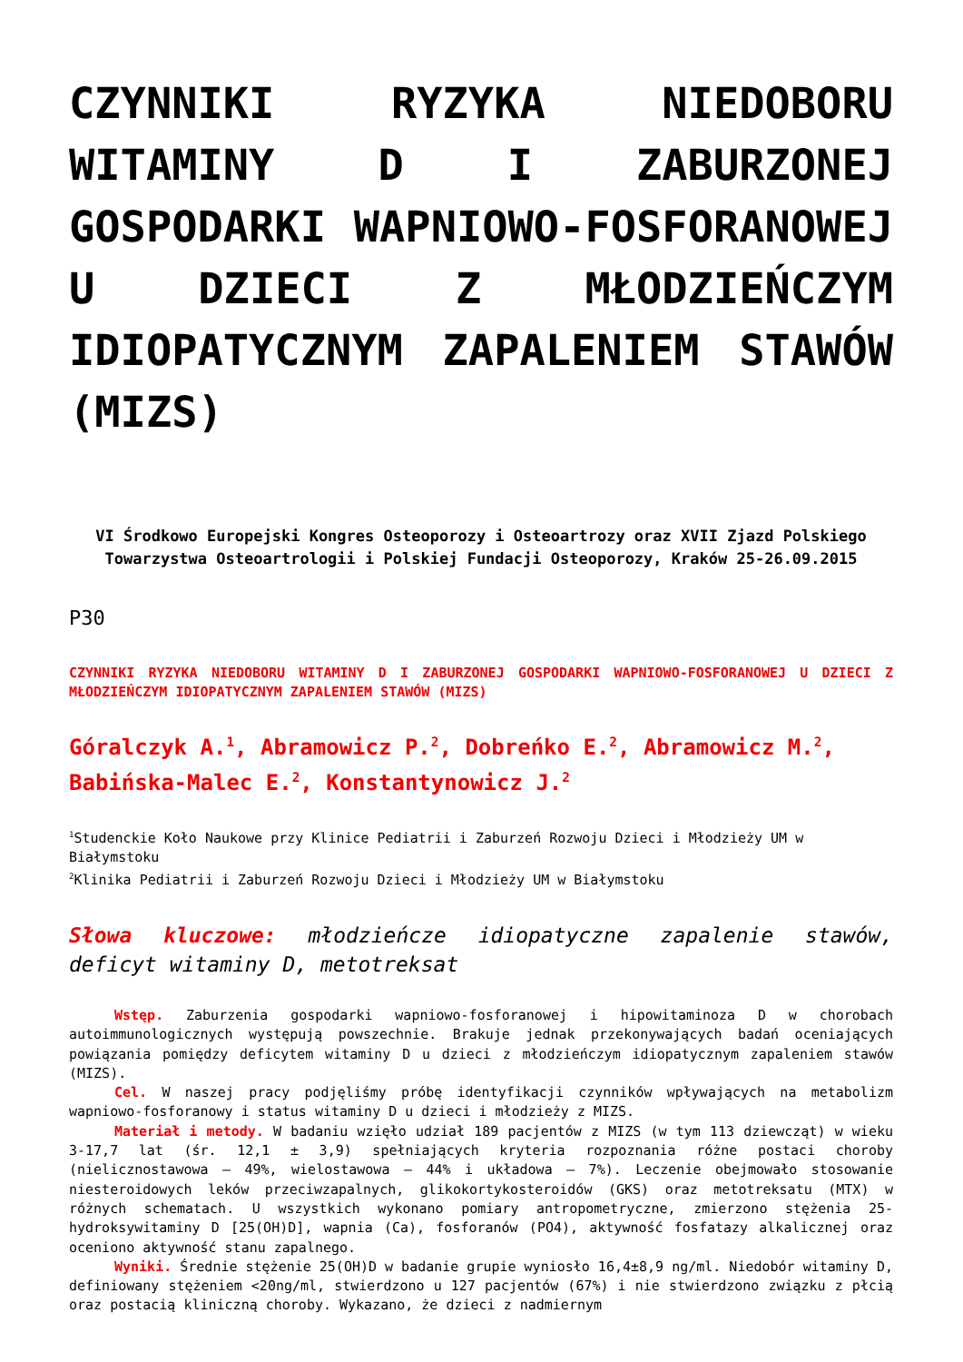CZYNNIKI RYZYKA NIEDOBORU WITAMINY D I ZABURZONEJ GOSPODARKI WAPNIOWO-FOSFORANOWEJ U DZIECI Z MŁODZIEŃCZYM IDIOPATYCZNYM ZAPALENIEM STAWÓW (MIZS)
VI Środkowo Europejski Kongres Osteoporozy i Osteoartrozy oraz XVII Zjazd Polskiego Towarzystwa Osteoartrologii i Polskiej Fundacji Osteoporozy, Kraków 25-26.09.2015
P30
CZYNNIKI RYZYKA NIEDOBORU WITAMINY D I ZABURZONEJ GOSPODARKI WAPNIOWO-FOSFORANOWEJ U DZIECI Z MŁODZIEŃCZYM IDIOPATYCZNYM ZAPALENIEM STAWÓW (MIZS)
Góralczyk A.<sup>1</sup>, Abramowicz P.<sup>2</sup>, Dobreńko E.<sup>2</sup>, Abramowicz M.<sup>2</sup>, Babińska-Malec E.<sup>2</sup>, Konstantynowicz J.<sup>2</sup>
<sup>1</sup> Studenckie Koło Naukowe przy Klinice Pediatrii i Zaburzeń Rozwoju Dzieci i Młodzieży UM w Białymstoku
<sup>2</sup> Klinika Pediatrii i Zaburzeń Rozwoju Dzieci i Młodzieży UM w Białymstoku
Słowa kluczowe: młodzieńcze idiopatyczne zapalenie stawów, deficyt witaminy D, metotreksat
Wstęp. Zaburzenia gospodarki wapniowo-fosforanowej i hipowitaminoza D w chorobach autoimmunologicznych występują powszechnie. Brakuje jednak przekonywających badań oceniających powiązania pomiędzy deficytem witaminy D u dzieci z młodzieńczym idiopatycznym zapaleniem stawów (MIZS).
Cel. W naszej pracy podjęliśmy próbę identyfikacji czynników wpływających na metabolizm wapniowo-fosforanowy i status witaminy D u dzieci i młodzieży z MIZS.
Materiał i metody. W badaniu wzięło udział 189 pacjentów z MIZS (w tym 113 dziewcząt) w wieku 3-17,7 lat (śr. 12,1 ± 3,9) spełniających kryteria rozpoznania różne postaci choroby (nielicznostawowa – 49%, wielostawowa – 44% i układowa – 7%). Leczenie obejmowało stosowanie niesteroidowych leków przeciwzapalnych, glikokortykosteroidów (GKS) oraz metotreksatu (MTX) w różnych schematach. U wszystkich wykonano pomiary antropometryczne, zmierzono stężenia 25-hydroksywitaminy D [25(OH)D], wapnia (Ca), fosforanów (PO4), aktywność fosfatazy alkalicznej oraz oceniono aktywność stanu zapalnego.
Wyniki. Średnie stężenie 25(OH)D w badanie grupie wyniosło 16,4±8,9 ng/ml. Niedobór witaminy D, definiowany stężeniem <20ng/ml, stwierdzono u 127 pacjentów (67%) i nie stwierdzono związku z płcią oraz postacią kliniczną choroby. Wykazano, że dzieci z nadmiernym